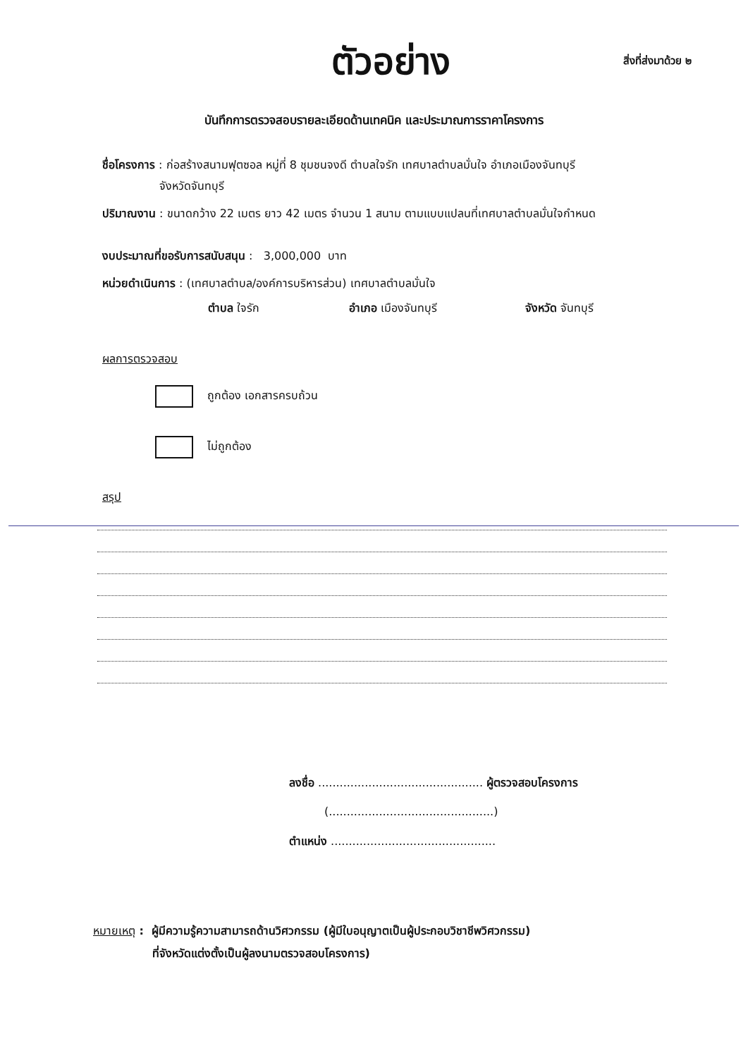ตัวอย่าง
สิ่งที่ส่งมาด้วย ๒
บันทึกการตรวจสอบรายละเอียดด้านเทคนิค และประมาณการราคาโครงการ
ชื่อโครงการ : ก่อสร้างสนามฟุตซอล หมู่ที่ 8 ชุมชนจงดี ตำบลใจรัก เทศบาลตำบลมั่นใจ อำเภอเมืองจันทบุรี
จังหวัดจันทบุรี
ปริมาณงาน : ขนาดกว้าง 22 เมตร ยาว 42 เมตร จำนวน 1 สนาม ตามแบบแปลนที่เทศบาลตำบลมั่นใจกำหนด
งบประมาณที่ขอรับการสนับสนุน : 3,000,000 บาท
หน่วยดำเนินการ : (เทศบาลตำบล/องค์การบริหารส่วน) เทศบาลตำบลมั่นใจ
ตำบล ใจรัก อำเภอ เมืองจันทบุรี จังหวัด จันทบุรี
ผลการตรวจสอบ
ถูกต้อง เอกสารครบถ้วน
ไม่ถูกต้อง
สรุป
ลงชื่อ .............................................. ผู้ตรวจสอบโครงการ
(..............................................)
ตำแหน่ง ..............................................
หมายเหตุ : ผู้มีความรู้ความสามารถด้านวิศวกรรม (ผู้มีใบอนุญาตเป็นผู้ประกอบวิชาชีพวิศวกรรม)
ที่จังหวัดแต่งตั้งเป็นผู้ลงนามตรวจสอบโครงการ)